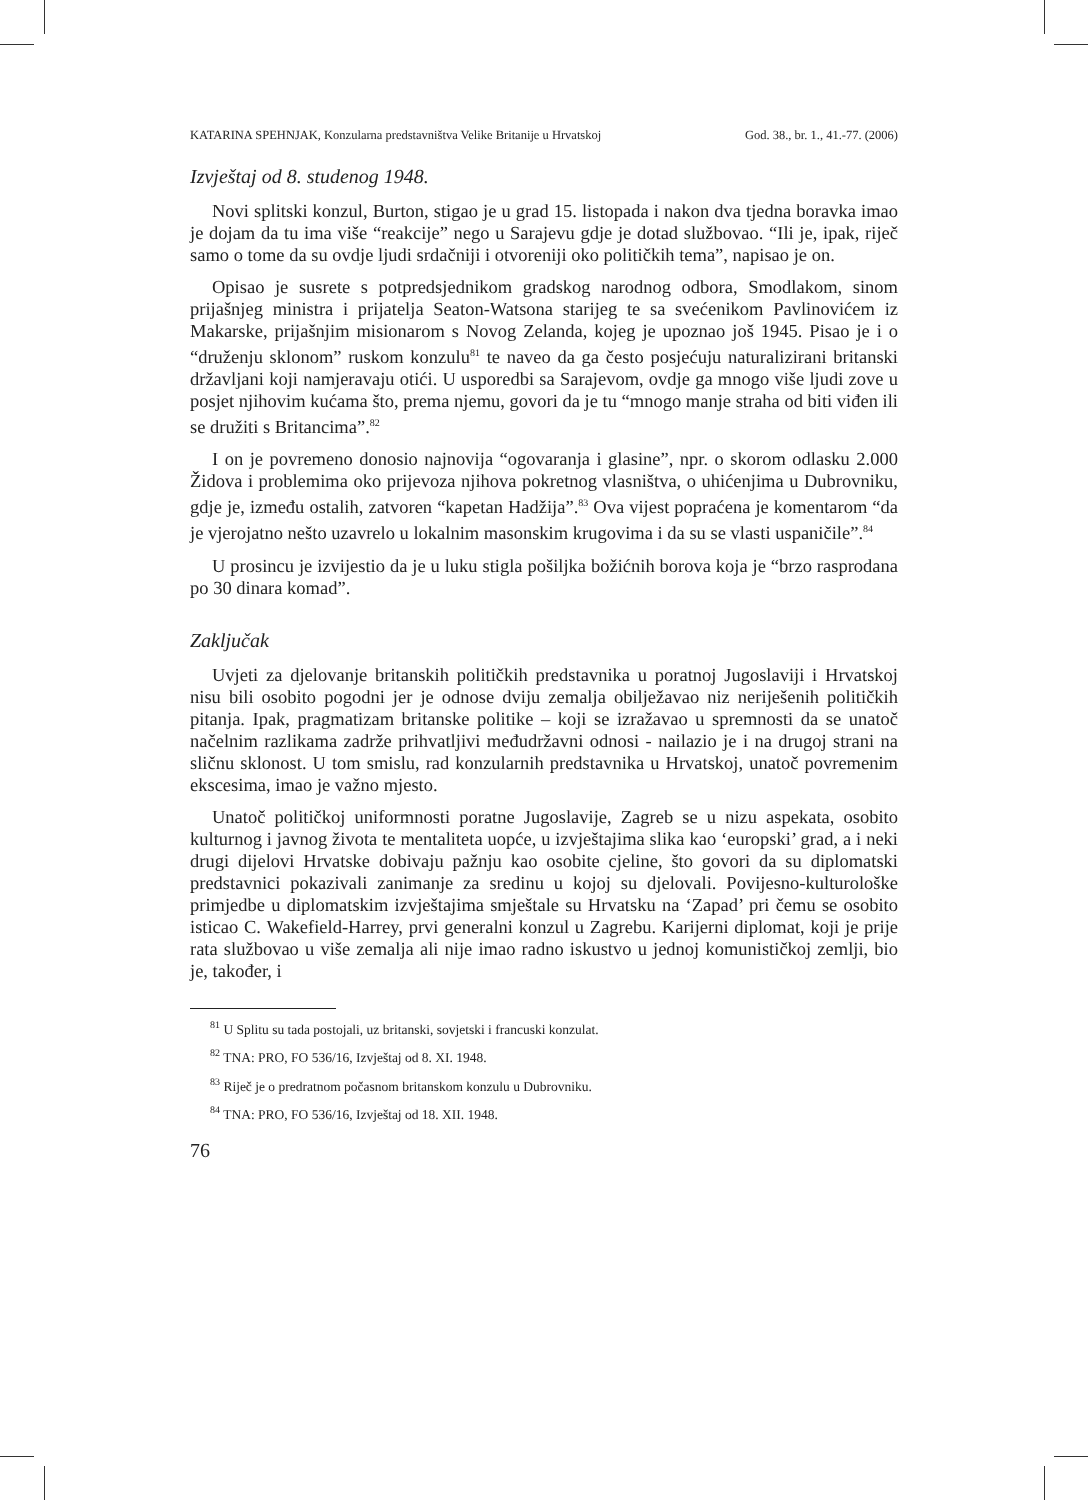KATARINA SPEHNJAK, Konzularna predstavništva Velike Britanije u Hrvatskoj God. 38., br. 1., 41.-77. (2006)
Izvještaj od 8. studenog 1948.
Novi splitski konzul, Burton, stigao je u grad 15. listopada i nakon dva tjedna boravka imao je dojam da tu ima više “reakcije” nego u Sarajevu gdje je dotad službovao. “Ili je, ipak, riječ samo o tome da su ovdje ljudi srdačniji i otvoreniji oko političkih tema”, napisao je on.
Opisao je susrete s potpredsjednikom gradskog narodnog odbora, Smodlakom, sinom prijašnjeg ministra i prijatelja Seaton-Watsona starijeg te sa svećenikom Pavlinovićem iz Makarske, prijašnjim misionarom s Novog Zelanda, kojeg je upoznao još 1945. Pisao je i o “druženju sklonom” ruskom konzulu<sup>81</sup> te naveo da ga često posjećuju naturalizirani britanski državljani koji namjeravaju otići. U usporedbi sa Sarajevom, ovdje ga mnogo više ljudi zove u posjet njihovim kućama što, prema njemu, govori da je tu “mnogo manje straha od biti viđen ili se družiti s Britancima”.<sup>82</sup>
I on je povremeno donosio najnovija “ogovaranja i glasine”, npr. o skorom odlasku 2.000 Židova i problemima oko prijevoza njihova pokretnog vlasništva, o uhićenjima u Dubrovniku, gdje je, između ostalih, zatvoren “kapetan Hadžija”.<sup>83</sup> Ova vijest popraćena je komentarom “da je vjerojatno nešto uzavrelo u lokalnim masonskim krugovima i da su se vlasti uspaničile”.<sup>84</sup>
U prosincu je izvijestio da je u luku stigla pošiljka božićnih borova koja je “brzo rasprodana po 30 dinara komad”.
Zaključak
Uvjeti za djelovanje britanskih političkih predstavnika u poratnoj Jugoslaviji i Hrvatskoj nisu bili osobito pogodni jer je odnose dviju zemalja obilježavao niz neriješenih političkih pitanja. Ipak, pragmatizam britanske politike – koji se izražavao u spremnosti da se unatoč načelnim razlikama zadrže prihvatljivi međudržavni odnosi - nailazio je i na drugoj strani na sličnu sklonost. U tom smislu, rad konzularnih predstavnika u Hrvatskoj, unatoč povremenim ekscesima, imao je važno mjesto.
Unatoč političkoj uniformnosti poratne Jugoslavije, Zagreb se u nizu aspekata, osobito kulturnog i javnog života te mentaliteta uopće, u izvještajima slika kao ‘europski’ grad, a i neki drugi dijelovi Hrvatske dobivaju pažnju kao osobite cjeline, što govori da su diplomatski predstavnici pokazivali zanimanje za sredinu u kojoj su djelovali. Povijesno-kulturološke primjedbe u diplomatskim izvještajima smještale su Hrvatsku na ‘Zapad’ pri čemu se osobito isticao C. Wakefield-Harrey, prvi generalni konzul u Zagrebu. Karijerni diplomat, koji je prije rata službovao u više zemalja ali nije imao radno iskustvo u jednoj komunističkoj zemlji, bio je, također, i
<sup>81</sup> U Splitu su tada postojali, uz britanski, sovjetski i francuski konzulat.
<sup>82</sup> TNA: PRO, FO 536/16, Izvještaj od 8. XI. 1948.
<sup>83</sup> Riječ je o predratnom počasnom britanskom konzulu u Dubrovniku.
<sup>84</sup> TNA: PRO, FO 536/16, Izvještaj od 18. XII. 1948.
76